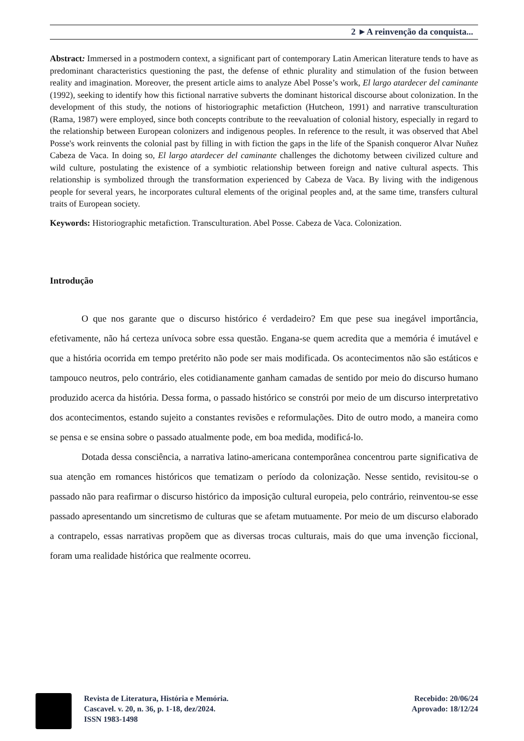2 ►A reinvenção da conquista...
Abstract: Immersed in a postmodern context, a significant part of contemporary Latin American literature tends to have as predominant characteristics questioning the past, the defense of ethnic plurality and stimulation of the fusion between reality and imagination. Moreover, the present article aims to analyze Abel Posse’s work, El largo atardecer del caminante (1992), seeking to identify how this fictional narrative subverts the dominant historical discourse about colonization. In the development of this study, the notions of historiographic metafiction (Hutcheon, 1991) and narrative transculturation (Rama, 1987) were employed, since both concepts contribute to the reevaluation of colonial history, especially in regard to the relationship between European colonizers and indigenous peoples. In reference to the result, it was observed that Abel Posse's work reinvents the colonial past by filling in with fiction the gaps in the life of the Spanish conqueror Alvar Nuñez Cabeza de Vaca. In doing so, El largo atardecer del caminante challenges the dichotomy between civilized culture and wild culture, postulating the existence of a symbiotic relationship between foreign and native cultural aspects. This relationship is symbolized through the transformation experienced by Cabeza de Vaca. By living with the indigenous people for several years, he incorporates cultural elements of the original peoples and, at the same time, transfers cultural traits of European society.
Keywords: Historiographic metafiction. Transculturation. Abel Posse. Cabeza de Vaca. Colonization.
Introdução
O que nos garante que o discurso histórico é verdadeiro? Em que pese sua inegável importância, efetivamente, não há certeza unívoca sobre essa questão. Engana-se quem acredita que a memória é imutável e que a história ocorrida em tempo pretérito não pode ser mais modificada. Os acontecimentos não são estáticos e tampouco neutros, pelo contrário, eles cotidianamente ganham camadas de sentido por meio do discurso humano produzido acerca da história. Dessa forma, o passado histórico se constrói por meio de um discurso interpretativo dos acontecimentos, estando sujeito a constantes revisões e reformulações. Dito de outro modo, a maneira como se pensa e se ensina sobre o passado atualmente pode, em boa medida, modificá-lo.
Dotada dessa consciência, a narrativa latino-americana contemporânea concentrou parte significativa de sua atenção em romances históricos que tematizam o período da colonização. Nesse sentido, revisitou-se o passado não para reafirmar o discurso histórico da imposição cultural europeia, pelo contrário, reinventou-se esse passado apresentando um sincretismo de culturas que se afetam mutuamente. Por meio de um discurso elaborado a contrapelo, essas narrativas propõem que as diversas trocas culturais, mais do que uma invenção ficcional, foram uma realidade histórica que realmente ocorreu.
Revista de Literatura, História e Memória.
Cascavel. v. 20, n. 36, p. 1-18, dez/2024.
ISSN 1983-1498
Recebido: 20/06/24
Aprovado: 18/12/24